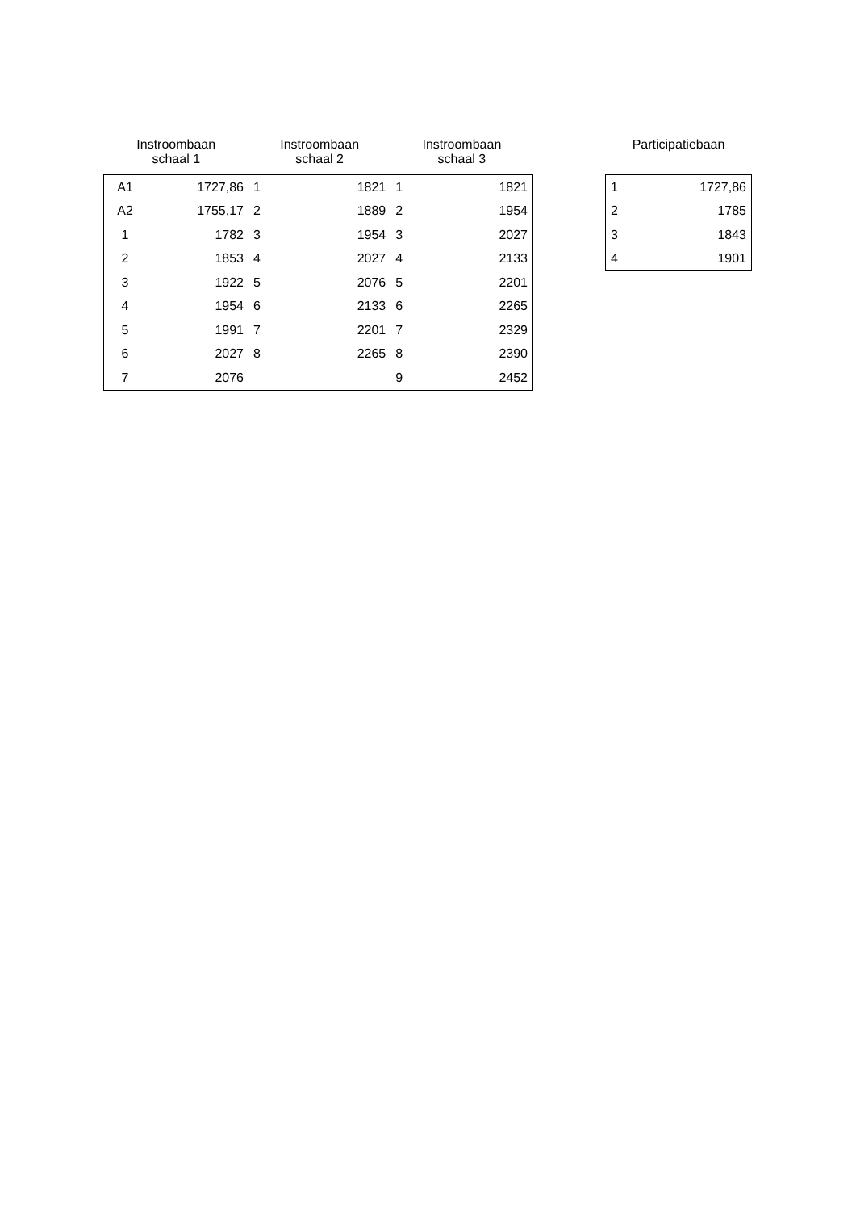| Instroombaan schaal 1 | | Instroombaan schaal 2 | | Instroombaan schaal 3 | |
| --- | --- | --- | --- | --- | --- |
| A1 | 1727,86 | 1 | 1821 | 1 | 1821 |
| A2 | 1755,17 | 2 | 1889 | 2 | 1954 |
| 1 | 1782 | 3 | 1954 | 3 | 2027 |
| 2 | 1853 | 4 | 2027 | 4 | 2133 |
| 3 | 1922 | 5 | 2076 | 5 | 2201 |
| 4 | 1954 | 6 | 2133 | 6 | 2265 |
| 5 | 1991 | 7 | 2201 | 7 | 2329 |
| 6 | 2027 | 8 | 2265 | 8 | 2390 |
| 7 | 2076 | | | 9 | 2452 |
| Participatiebaan | |
| --- | --- |
| 1 | 1727,86 |
| 2 | 1785 |
| 3 | 1843 |
| 4 | 1901 |